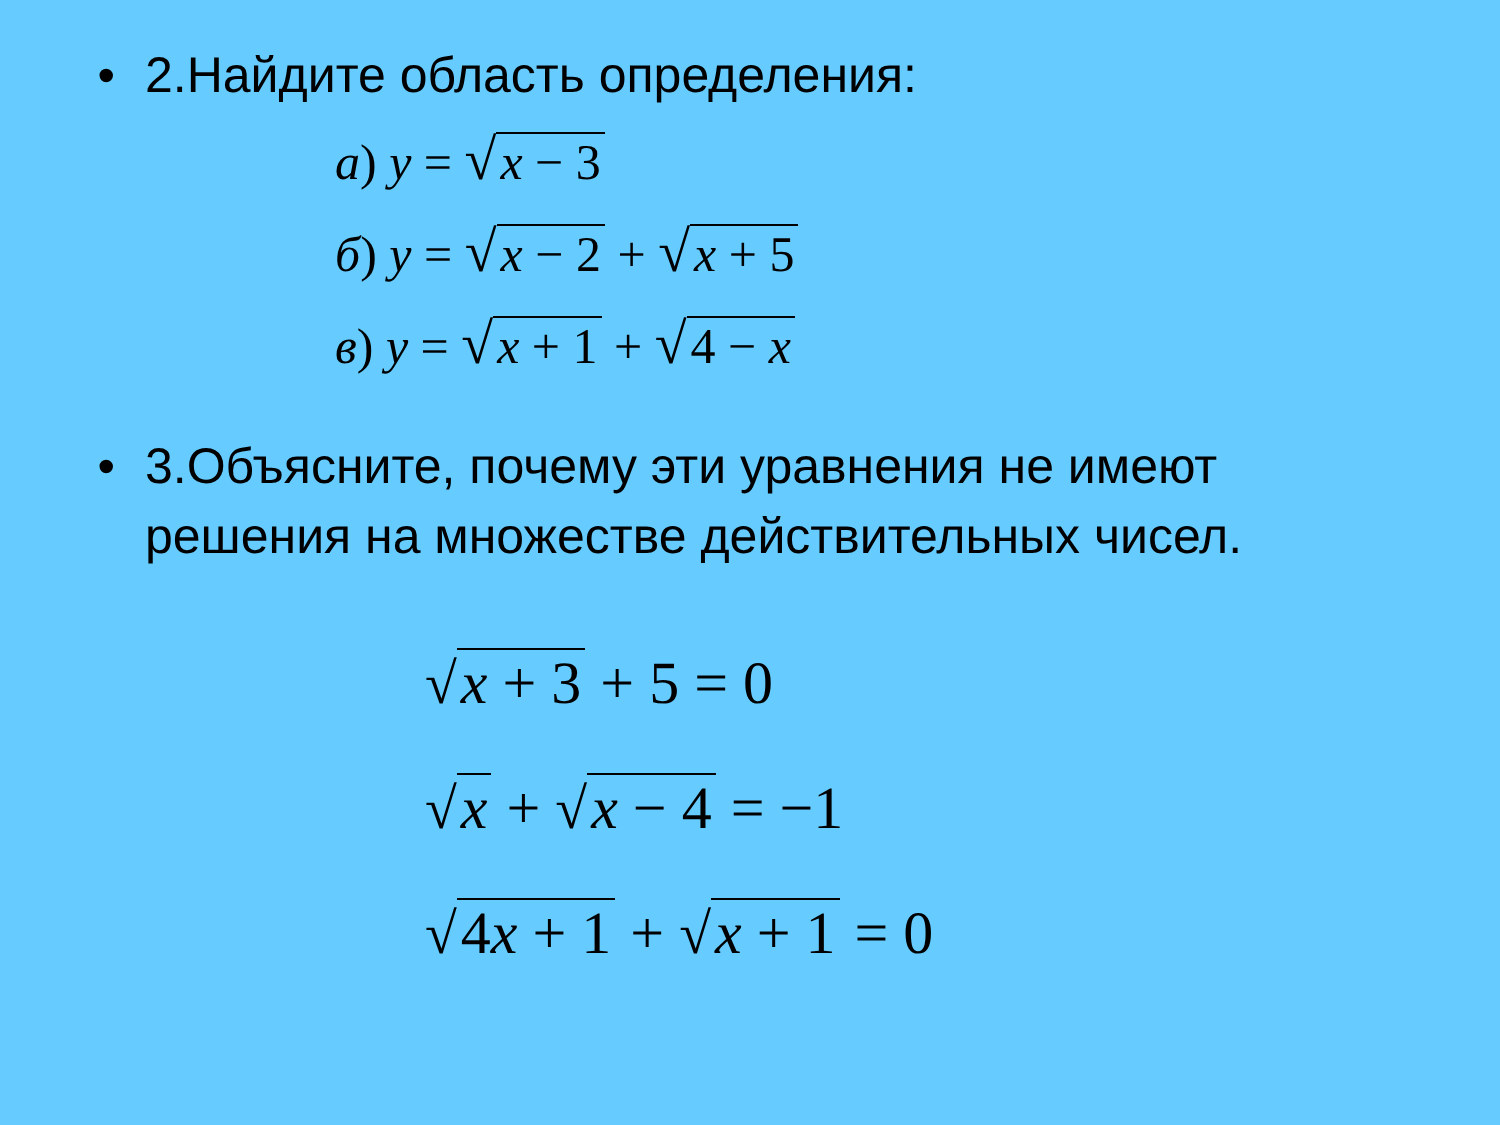• 2.Найдите область определения:
а) y = √ x − 3
б) y = √ x − 2 + √ x + 5
в) y = √ x + 1 + √ 4 − x
• 3.Объясните, почему эти уравнения не имеют решения на множестве действительных чисел.
√ x + 3 + 5 = 0
√ x + √ x − 4 = −1
√ 4x + 1 + √ x + 1 = 0